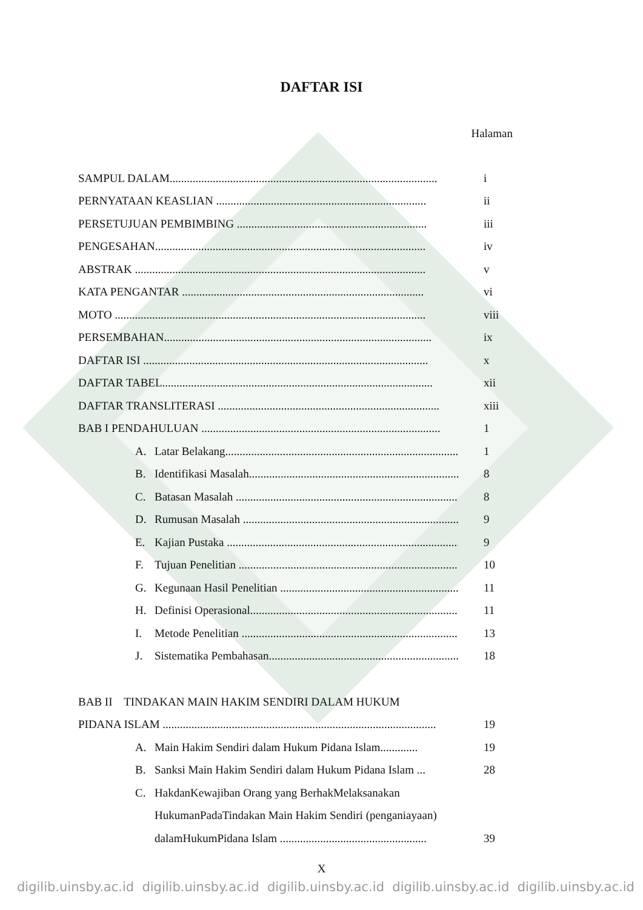DAFTAR ISI
Halaman
SAMPUL DALAM............................................................................................. i
PERNYATAAN KEASLIAN ......................................................................... ii
PERSETUJUAN PEMBIMBING .................................................................. iii
PENGESAHAN.............................................................................................. iv
ABSTRAK ..................................................................................................... v
KATA PENGANTAR .................................................................................... vi
MOTO ............................................................................................................ viii
PERSEMBAHAN............................................................................................. ix
DAFTAR ISI ................................................................................................... x
DAFTAR TABEL.............................................................................................. xii
DAFTAR TRANSLITERASI ............................................................................. xiii
BAB I PENDAHULUAN ................................................................................... 1
A. Latar Belakang................................................................................. 1
B. Identifikasi Masalah......................................................................... 8
C. Batasan Masalah ............................................................................. 8
D. Rumusan Masalah ............................................................................ 9
E. Kajian Pustaka ................................................................................. 9
F. Tujuan Penelitian ............................................................................. 10
G. Kegunaan Hasil Penelitian .............................................................. 11
H. Definisi Operasional.......................................................................... 11
I. Metode Penelitian ............................................................................ 13
J. Sistematika Pembahasan................................................................... 18
BAB II TINDAKAN MAIN HAKIM SENDIRI DALAM HUKUM
PIDANA ISLAM ............................................................................................... 19
A. Main Hakim Sendiri dalam Hukum Pidana Islam............. 19
B. Sanksi Main Hakim Sendiri dalam Hukum Pidana Islam ... 28
C. HakdanKewajiban Orang yang BerhakMelaksanakan
HukumanPadaTindakan Main Hakim Sendiri (penganiayaan)
dalamHukumPidana Islam ................................................... 39
X
digilib.uinsby.ac.id digilib.uinsby.ac.id digilib.uinsby.ac.id digilib.uinsby.ac.id digilib.uinsby.ac.id